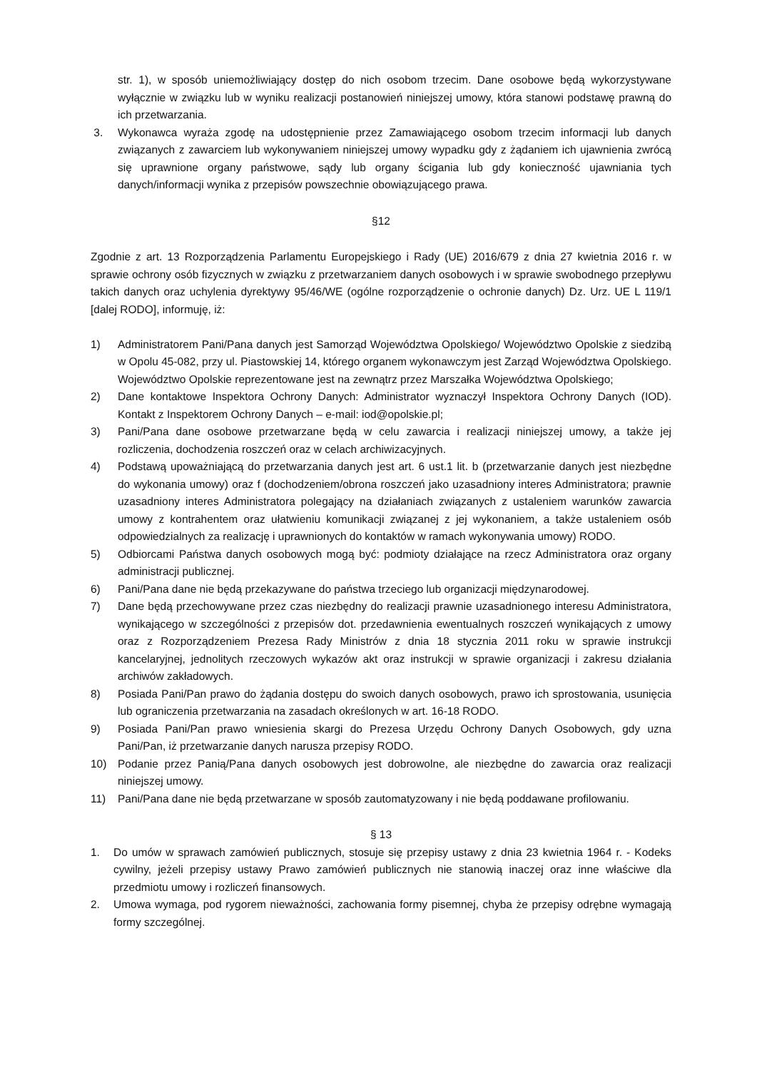str. 1), w sposób uniemożliwiający dostęp do nich osobom trzecim. Dane osobowe będą wykorzystywane wyłącznie w związku lub w wyniku realizacji postanowień niniejszej umowy, która stanowi podstawę prawną do ich przetwarzania.
3. Wykonawca wyraża zgodę na udostępnienie przez Zamawiającego osobom trzecim informacji lub danych związanych z zawarciem lub wykonywaniem niniejszej umowy wypadku gdy z żądaniem ich ujawnienia zwrócą się uprawnione organy państwowe, sądy lub organy ścigania lub gdy konieczność ujawniania tych danych/informacji wynika z przepisów powszechnie obowiązującego prawa.
§12
Zgodnie z art. 13 Rozporządzenia Parlamentu Europejskiego i Rady (UE) 2016/679 z dnia 27 kwietnia 2016 r. w sprawie ochrony osób fizycznych w związku z przetwarzaniem danych osobowych i w sprawie swobodnego przepływu takich danych oraz uchylenia dyrektywy 95/46/WE (ogólne rozporządzenie o ochronie danych) Dz. Urz. UE L 119/1 [dalej RODO], informuję, iż:
1) Administratorem Pani/Pana danych jest Samorząd Województwa Opolskiego/ Województwo Opolskie z siedzibą w Opolu 45-082, przy ul. Piastowskiej 14, którego organem wykonawczym jest Zarząd Województwa Opolskiego. Województwo Opolskie reprezentowane jest na zewnątrz przez Marszałka Województwa Opolskiego;
2) Dane kontaktowe Inspektora Ochrony Danych: Administrator wyznaczył Inspektora Ochrony Danych (IOD). Kontakt z Inspektorem Ochrony Danych – e-mail: iod@opolskie.pl;
3) Pani/Pana dane osobowe przetwarzane będą w celu zawarcia i realizacji niniejszej umowy, a także jej rozliczenia, dochodzenia roszczeń oraz w celach archiwizacyjnych.
4) Podstawą upoważniającą do przetwarzania danych jest art. 6 ust.1 lit. b (przetwarzanie danych jest niezbędne do wykonania umowy) oraz f (dochodzeniem/obrona roszczeń jako uzasadniony interes Administratora; prawnie uzasadniony interes Administratora polegający na działaniach związanych z ustaleniem warunków zawarcia umowy z kontrahentem oraz ułatwieniu komunikacji związanej z jej wykonaniem, a także ustaleniem osób odpowiedzialnych za realizację i uprawnionych do kontaktów w ramach wykonywania umowy) RODO.
5) Odbiorcami Państwa danych osobowych mogą być: podmioty działające na rzecz Administratora oraz organy administracji publicznej.
6) Pani/Pana dane nie będą przekazywane do państwa trzeciego lub organizacji międzynarodowej.
7) Dane będą przechowywane przez czas niezbędny do realizacji prawnie uzasadnionego interesu Administratora, wynikającego w szczególności z przepisów dot. przedawnienia ewentualnych roszczeń wynikających z umowy oraz z Rozporządzeniem Prezesa Rady Ministrów z dnia 18 stycznia 2011 roku w sprawie instrukcji kancelaryjnej, jednolitych rzeczowych wykazów akt oraz instrukcji w sprawie organizacji i zakresu działania archiwów zakładowych.
8) Posiada Pani/Pan prawo do żądania dostępu do swoich danych osobowych, prawo ich sprostowania, usunięcia lub ograniczenia przetwarzania na zasadach określonych w art. 16-18 RODO.
9) Posiada Pani/Pan prawo wniesienia skargi do Prezesa Urzędu Ochrony Danych Osobowych, gdy uzna Pani/Pan, iż przetwarzanie danych narusza przepisy RODO.
10) Podanie przez Panią/Pana danych osobowych jest dobrowolne, ale niezbędne do zawarcia oraz realizacji niniejszej umowy.
11) Pani/Pana dane nie będą przetwarzane w sposób zautomatyzowany i nie będą poddawane profilowaniu.
§ 13
1. Do umów w sprawach zamówień publicznych, stosuje się przepisy ustawy z dnia 23 kwietnia 1964 r. - Kodeks cywilny, jeżeli przepisy ustawy Prawo zamówień publicznych nie stanowią inaczej oraz inne właściwe dla przedmiotu umowy i rozliczeń finansowych.
2. Umowa wymaga, pod rygorem nieważności, zachowania formy pisemnej, chyba że przepisy odrębne wymagają formy szczególnej.